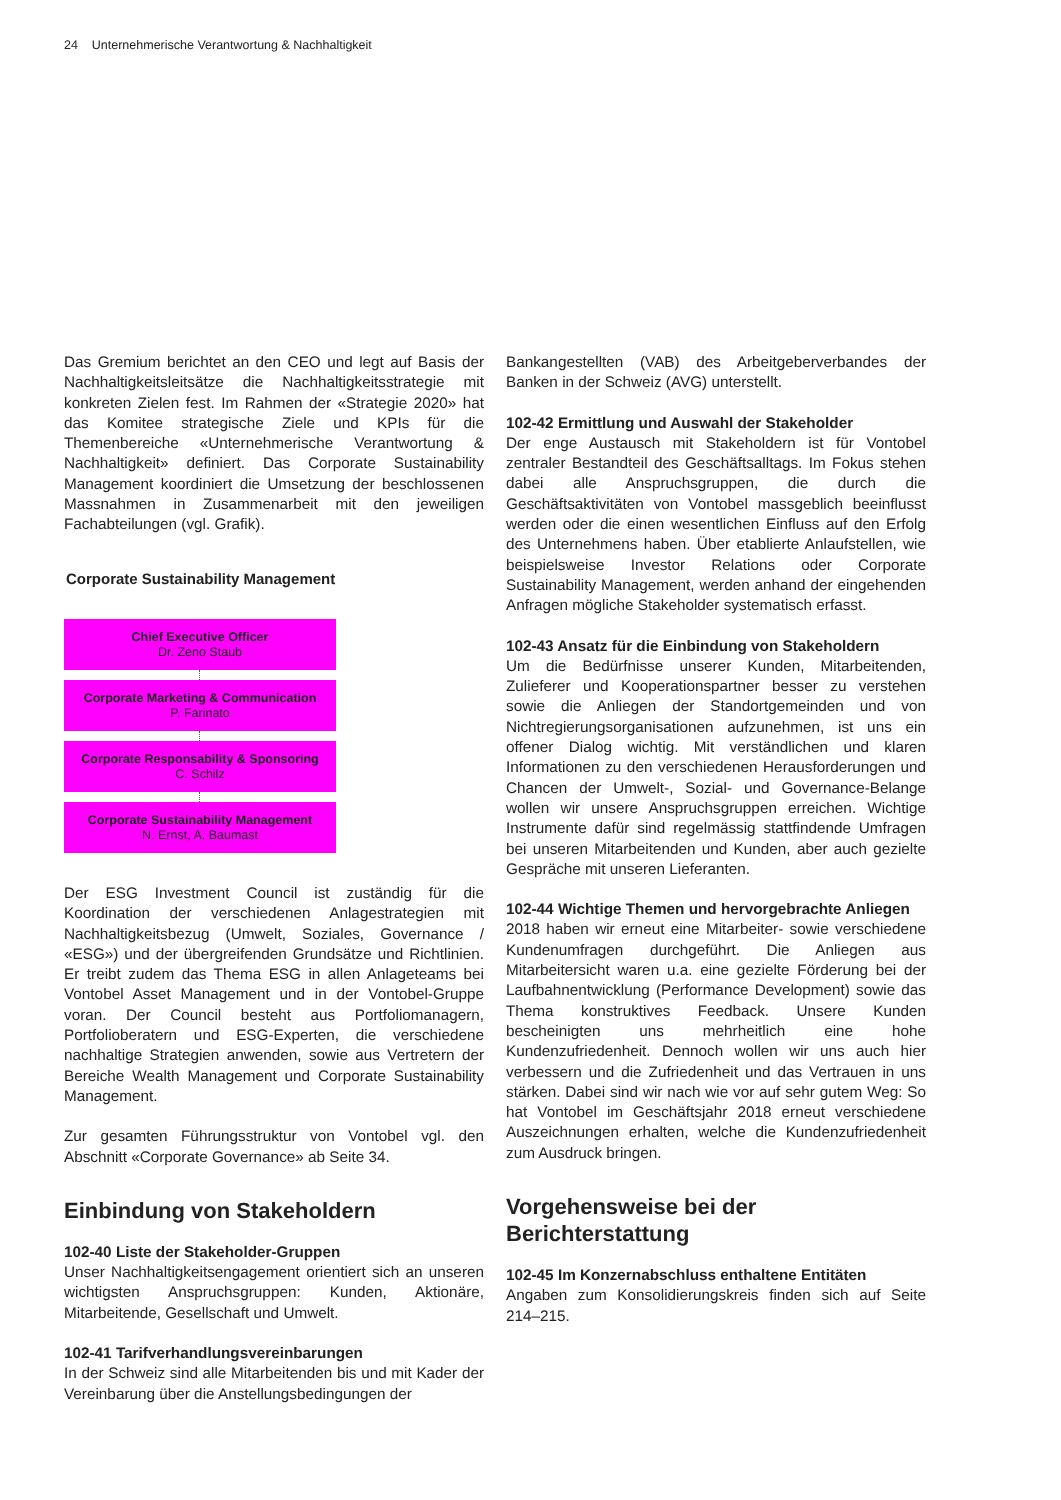24 Unternehmerische Verantwortung & Nachhaltigkeit
Das Gremium berichtet an den CEO und legt auf Basis der Nachhaltigkeitsleitsätze die Nachhaltigkeitsstrategie mit konkreten Zielen fest. Im Rahmen der «Strategie 2020» hat das Komitee strategische Ziele und KPIs für die Themenbereiche «Unternehmerische Verantwortung & Nachhaltigkeit» definiert. Das Corporate Sustainability Management koordiniert die Umsetzung der beschlossenen Massnahmen in Zusammenarbeit mit den jeweiligen Fachabteilungen (vgl. Grafik).
Corporate Sustainability Management
Chief Executive Officer
Dr. Zeno Staub
Corporate Marketing & Communication
P. Farinato
Corporate Responsability & Sponsoring
C. Schilz
Corporate Sustainability Management
N. Ernst, A. Baumast
Der ESG Investment Council ist zuständig für die Koordination der verschiedenen Anlagestrategien mit Nachhaltigkeitsbezug (Umwelt, Soziales, Governance / «ESG») und der übergreifenden Grundsätze und Richtlinien. Er treibt zudem das Thema ESG in allen Anlageteams bei Vontobel Asset Management und in der Vontobel-Gruppe voran. Der Council besteht aus Portfoliomanagern, Portfolioberatern und ESG-Experten, die verschiedene nachhaltige Strategien anwenden, sowie aus Vertretern der Bereiche Wealth Management und Corporate Sustainability Management.
Zur gesamten Führungsstruktur von Vontobel vgl. den Abschnitt «Corporate Governance» ab Seite 34.
Einbindung von Stakeholdern
102-40 Liste der Stakeholder-Gruppen
Unser Nachhaltigkeitsengagement orientiert sich an unseren wichtigsten Anspruchsgruppen: Kunden, Aktionäre, Mitarbeitende, Gesellschaft und Umwelt.
102-41 Tarifverhandlungsvereinbarungen
In der Schweiz sind alle Mitarbeitenden bis und mit Kader der Vereinbarung über die Anstellungsbedingungen der
Bankangestellten (VAB) des Arbeitgeberverbandes der Banken in der Schweiz (AVG) unterstellt.
102-42 Ermittlung und Auswahl der Stakeholder
Der enge Austausch mit Stakeholdern ist für Vontobel zentraler Bestandteil des Geschäftsalltags. Im Fokus stehen dabei alle Anspruchsgruppen, die durch die Geschäftsaktivitäten von Vontobel massgeblich beeinflusst werden oder die einen wesentlichen Einfluss auf den Erfolg des Unternehmens haben. Über etablierte Anlaufstellen, wie beispielsweise Investor Relations oder Corporate Sustainability Management, werden anhand der eingehenden Anfragen mögliche Stakeholder systematisch erfasst.
102-43 Ansatz für die Einbindung von Stakeholdern
Um die Bedürfnisse unserer Kunden, Mitarbeitenden, Zulieferer und Kooperationspartner besser zu verstehen sowie die Anliegen der Standortgemeinden und von Nichtregierungsorganisationen aufzunehmen, ist uns ein offener Dialog wichtig. Mit verständlichen und klaren Informationen zu den verschiedenen Herausforderungen und Chancen der Umwelt-, Sozial- und Governance-Belange wollen wir unsere Anspruchsgruppen erreichen. Wichtige Instrumente dafür sind regelmässig stattfindende Umfragen bei unseren Mitarbeitenden und Kunden, aber auch gezielte Gespräche mit unseren Lieferanten.
102-44 Wichtige Themen und hervorgebrachte Anliegen
2018 haben wir erneut eine Mitarbeiter- sowie verschiedene Kundenumfragen durchgeführt. Die Anliegen aus Mitarbeitersicht waren u.a. eine gezielte Förderung bei der Laufbahnentwicklung (Performance Development) sowie das Thema konstruktives Feedback. Unsere Kunden bescheinigten uns mehrheitlich eine hohe Kundenzufriedenheit. Dennoch wollen wir uns auch hier verbessern und die Zufriedenheit und das Vertrauen in uns stärken. Dabei sind wir nach wie vor auf sehr gutem Weg: So hat Vontobel im Geschäftsjahr 2018 erneut verschiedene Auszeichnungen erhalten, welche die Kundenzufriedenheit zum Ausdruck bringen.
Vorgehensweise bei der
Berichterstattung
102-45 Im Konzernabschluss enthaltene Entitäten
Angaben zum Konsolidierungskreis finden sich auf Seite 214–215.